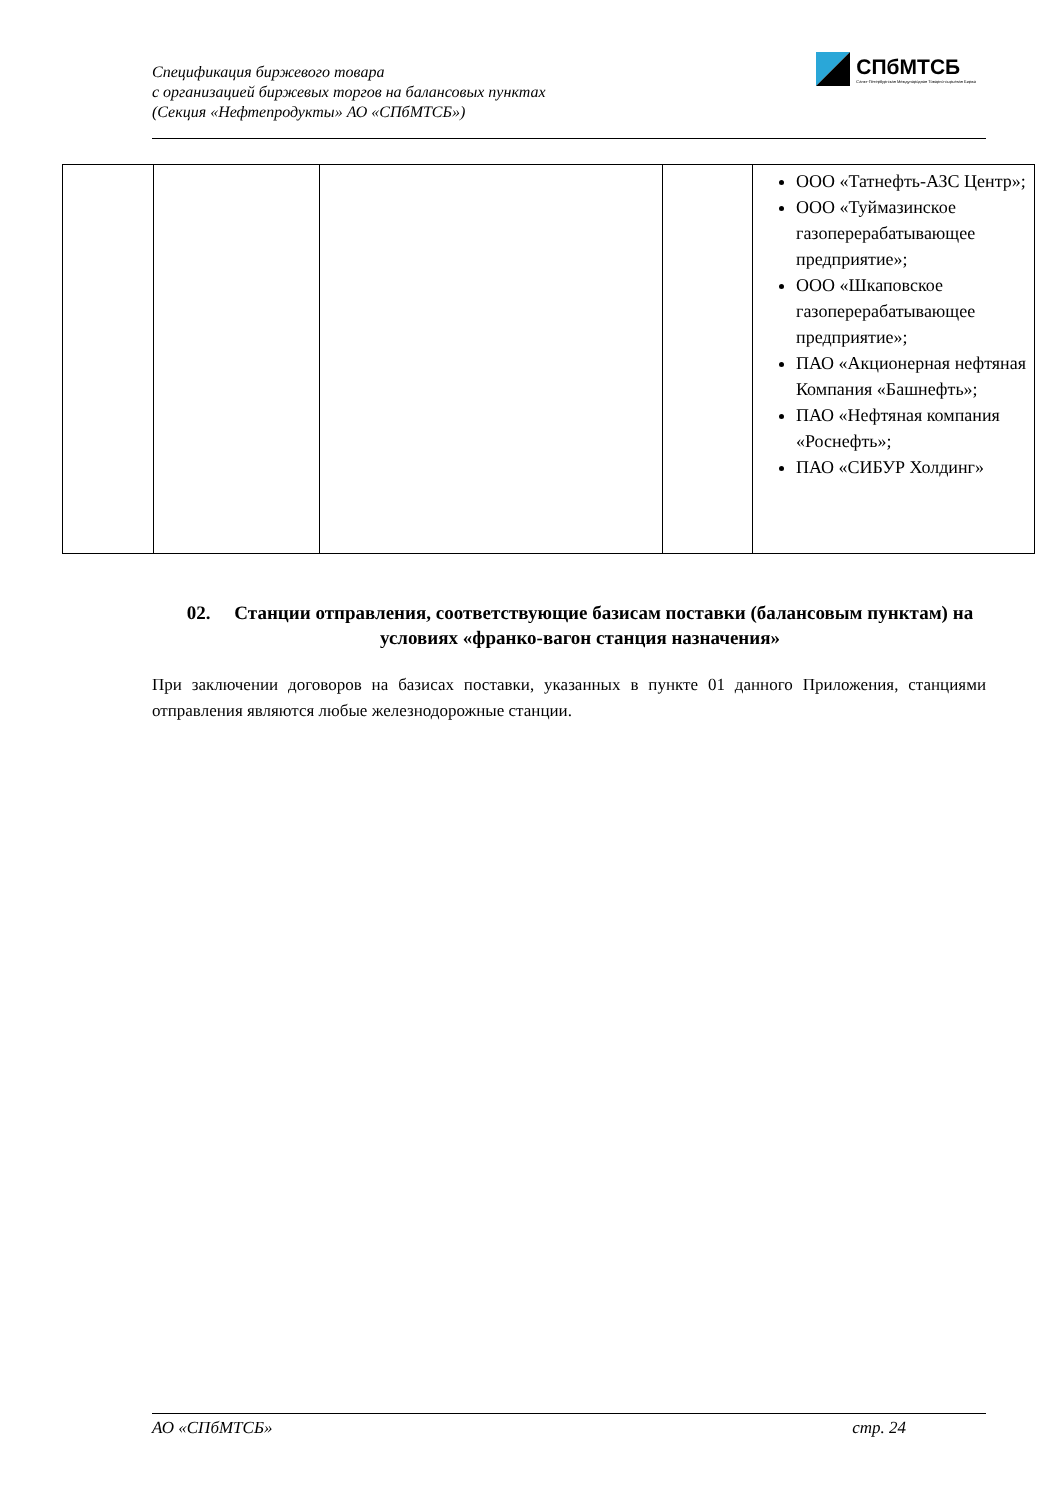Спецификация биржевого товара
с организацией биржевых торгов на балансовых пунктах
(Секция «Нефтепродукты» АО «СПбМТСБ»)
СПбМТСБ
Санкт-Петербургская Международная Товарно-сырьевая Биржа
| | | | | ООО «Татнефть-АЗС Центр»; ООО «Туймазинское газоперерабатывающее предприятие»; ООО «Шкаповское газоперерабатывающее предприятие»; ПАО «Акционерная нефтяная Компания «Башнефть»; ПАО «Нефтяная компания «Роснефть»; ПАО «СИБУР Холдинг» |
02. Станции отправления, соответствующие базисам поставки (балансовым пунктам) на условиях «франко-вагон станция назначения»
При заключении договоров на базисах поставки, указанных в пункте 01 данного Приложения, станциями отправления являются любые железнодорожные станции.
АО «СПбМТСБ» стр. 24